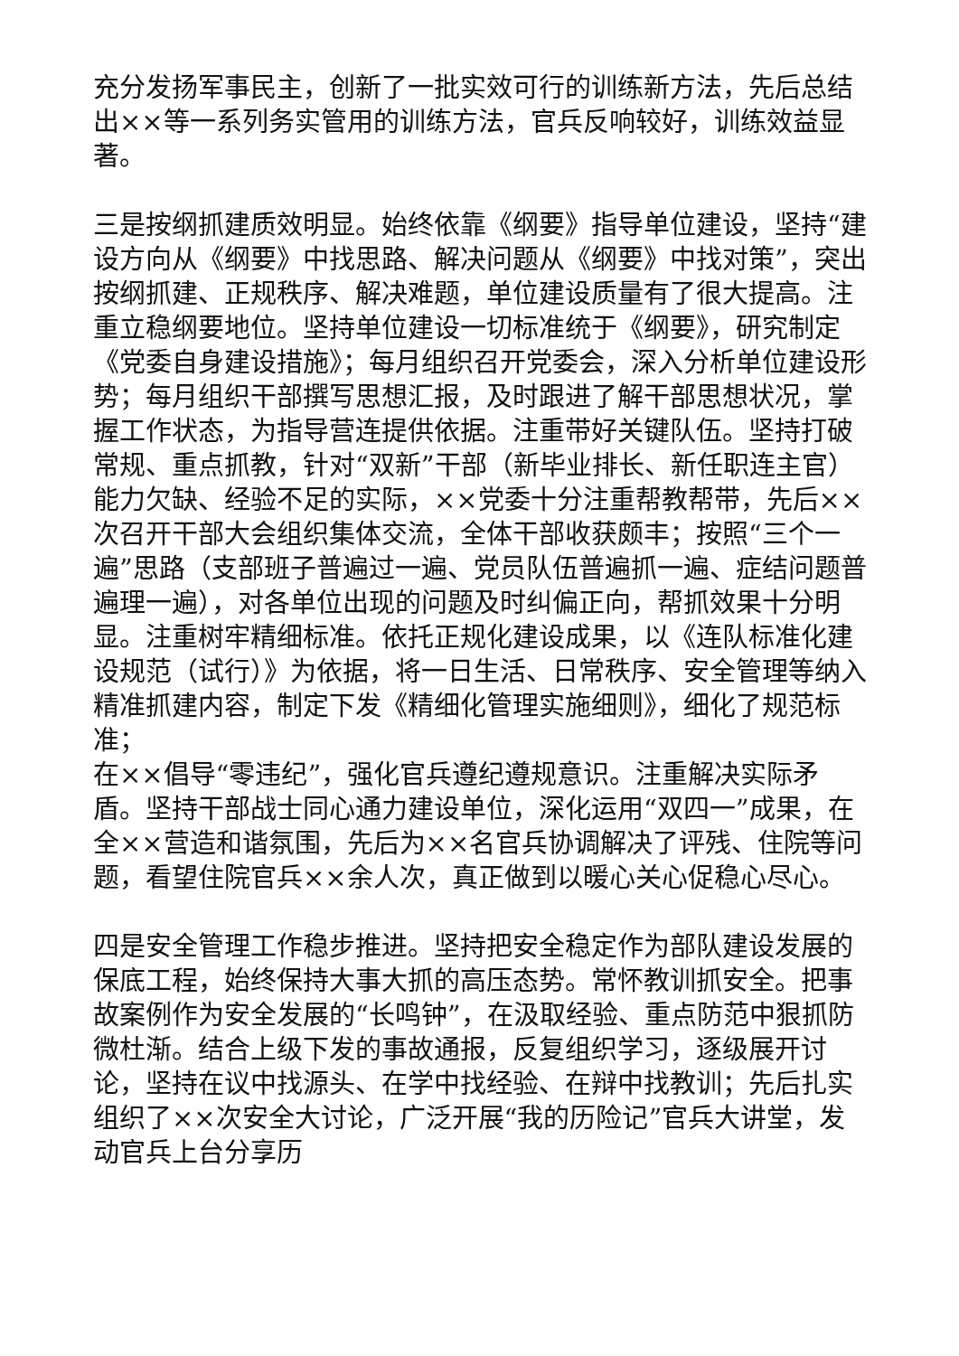充分发扬军事民主，创新了一批实效可行的训练新方法，先后总结出××等一系列务实管用的训练方法，官兵反响较好，训练效益显著。
三是按纲抓建质效明显。始终依靠《纲要》指导单位建设，坚持“建设方向从《纲要》中找思路、解决问题从《纲要》中找对策”，突出按纲抓建、正规秩序、解决难题，单位建设质量有了很大提高。注重立稳纲要地位。坚持单位建设一切标准统于《纲要》，研究制定《党委自身建设措施》；每月组织召开党委会，深入分析单位建设形势；每月组织干部撰写思想汇报，及时跟进了解干部思想状况，掌握工作状态，为指导营连提供依据。注重带好关键队伍。坚持打破常规、重点抓教，针对“双新”干部（新毕业排长、新任职连主官）能力欠缺、经验不足的实际，××党委十分注重帮教帮带，先后××次召开干部大会组织集体交流，全体干部收获颇丰；按照“三个一遍”思路（支部班子普遍过一遍、党员队伍普遍抓一遍、症结问题普遍理一遍），对各单位出现的问题及时纠偏正向，帮抓效果十分明显。注重树牢精细标准。依托正规化建设成果，以《连队标准化建设规范（试行）》为依据，将一日生活、日常秩序、安全管理等纳入精准抓建内容，制定下发《精细化管理实施细则》，细化了规范标准；
在××倡导“零违纪”，强化官兵遵纪遵规意识。注重解决实际矛盾。坚持干部战士同心通力建设单位，深化运用“双四一”成果，在全××营造和谐氛围，先后为××名官兵协调解决了评残、住院等问题，看望住院官兵××余人次，真正做到以暖心关心促稳心尽心。
四是安全管理工作稳步推进。坚持把安全稳定作为部队建设发展的保底工程，始终保持大事大抓的高压态势。常怀教训抓安全。把事故案例作为安全发展的“长鸣钟”，在汲取经验、重点防范中狠抓防微杜渐。结合上级下发的事故通报，反复组织学习，逐级展开讨论，坚持在议中找源头、在学中找经验、在辩中找教训；先后扎实组织了××次安全大讨论，广泛开展“我的历险记”官兵大讲堂，发动官兵上台分享历